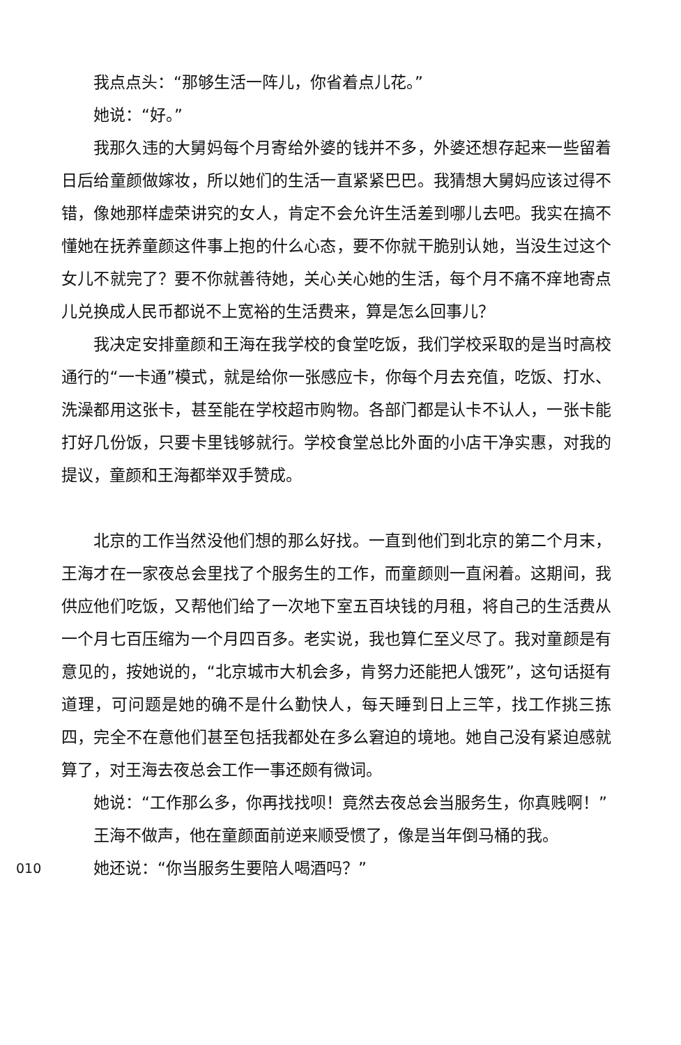我点点头：“那够生活一阵儿，你省着点儿花。”
她说：“好。”
我那久违的大舅妈每个月寄给外婆的钱并不多，外婆还想存起来一些留着日后给童颜做嫁妆，所以她们的生活一直紧紧巴巴。我猜想大舅妈应该过得不错，像她那样虚荣讲究的女人，肯定不会允许生活差到哪儿去吧。我实在搞不懂她在抚养童颜这件事上抱的什么心态，要不你就干脆别认她，当没生过这个女儿不就完了？要不你就善待她，关心关心她的生活，每个月不痛不痒地寄点儿兑换成人民币都说不上宽裕的生活费来，算是怎么回事儿？
我决定安排童颜和王海在我学校的食堂吃饭，我们学校采取的是当时高校通行的“一卡通”模式，就是给你一张感应卡，你每个月去充值，吃饭、打水、洗澡都用这张卡，甚至能在学校超市购物。各部门都是认卡不认人，一张卡能打好几份饭，只要卡里钱够就行。学校食堂总比外面的小店干净实惠，对我的提议，童颜和王海都举双手赞成。
北京的工作当然没他们想的那么好找。一直到他们到北京的第二个月末，王海才在一家夜总会里找了个服务生的工作，而童颜则一直闲着。这期间，我供应他们吃饭，又帮他们给了一次地下室五百块钱的月租，将自己的生活费从一个月七百压缩为一个月四百多。老实说，我也算仁至义尽了。我对童颜是有意见的，按她说的，“北京城市大机会多，肯努力还能把人饿死”，这句话挺有道理，可问题是她的确不是什么勤快人，每天睡到日上三竿，找工作挑三拣四，完全不在意他们甚至包括我都处在多么窘迫的境地。她自己没有紧迫感就算了，对王海去夜总会工作一事还颇有微词。
她说：“工作那么多，你再找找呗！竟然去夜总会当服务生，你真贱啊！”
王海不做声，他在童颜面前逆来顺受惯了，像是当年倒马桶的我。
010
她还说：“你当服务生要陪人喝酒吗？”